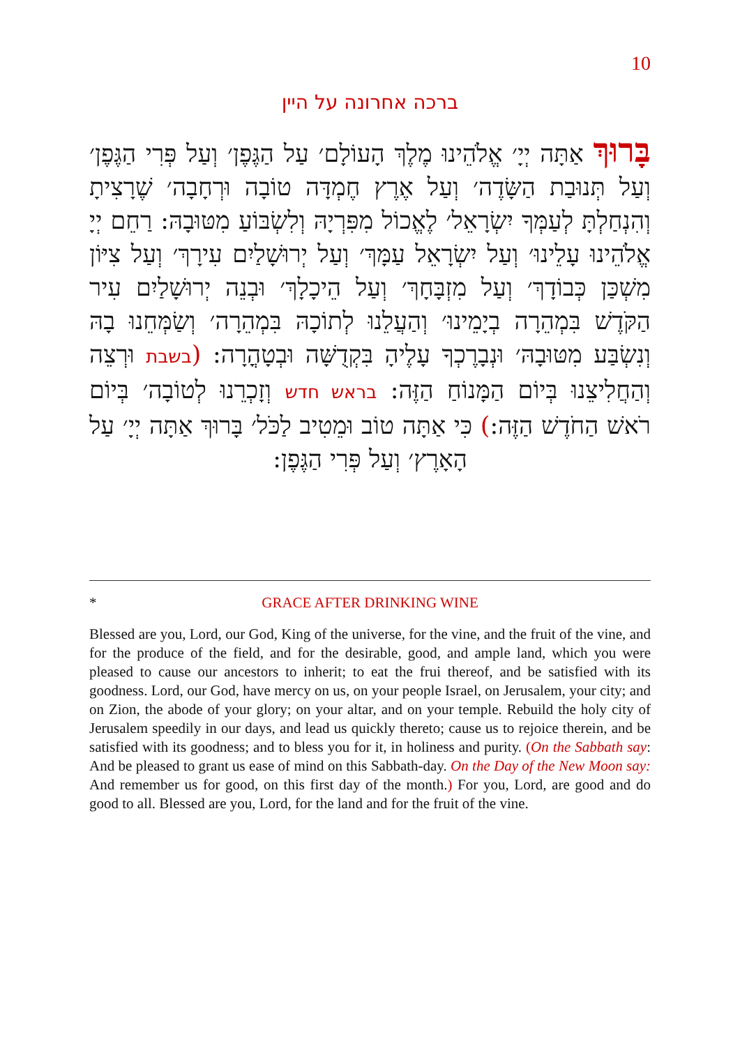10
ברכה אחרונה על היין
בָּרוּךְ אַתָּה יְיָ׳ אֱלֹהֵינוּ מֶלֶךְ הָעוֹלָם׳ עַל הַגֶּפֶן׳ וְעַל פְּרִי הַגֶּפֶן׳ וְעַל תְּנוּבַת הַשָּׂדֶה׳ וְעַל אֶרֶץ חֶמְדָּה טוֹבָה וּרְחָבָה׳ שֶׁרָצִיתָ וְהִנְחַלְתָּ לְעַמְּךָ יִשְׂרָאֵל׳ לֶאֱכוֹל מִפִּרְיָהּ וְלִשְׂבּוֹעַ מִטּוּבָהּ: רַחֵם יְיָ אֱלֹהֵינוּ עָלֵינוּ׳ וְעַל יִשְׂרָאֵל עַמָּךְ׳ וְעַל יְרוּשָׁלַיִם עִירָךְ׳ וְעַל צִיּוֹן מִשְׁכַּן כְּבוֹדָךְ׳ וְעַל מִזְבָּחָךְ׳ וְעַל הֵיכָלָךְ׳ וּבְנֵה יְרוּשָׁלַיִם עִיר הַקֹּדֶשׁ בִּמְהֵרָה בְיָמֵינוּ׳ וְהַעֲלֵנוּ לְתוֹכָהּ בִּמְהֵרָה׳ וְשַׂמְּחֵנוּ בָהּ וְנִשְׂבַּע מִטּוּבָהּ׳ וּנְבָרֶכְךָ עָלֶיהָ בִּקְדֻשָּׁה וּבְטָהֳרָה: (בשבת וּרְצֵה וְהַחֲלִיצֵנוּ בְּיוֹם הַמָּנוֹחַ הַזֶּה: בראש חדש וְזָכְרֵנוּ לְטוֹבָה׳ בְּיוֹם רֹאשׁ הַחֹדֶשׁ הַזֶּה:) כִּי אַתָּה טוֹב וּמֵטִיב לַכֹּל׳ בָּרוּךְ אַתָּה יְיָ׳ עַל הָאָרֶץ׳ וְעַל פְּרִי הַגֶּפֶן:
* GRACE AFTER DRINKING WINE
Blessed are you, Lord, our God, King of the universe, for the vine, and the fruit of the vine, and for the produce of the field, and for the desirable, good, and ample land, which you were pleased to cause our ancestors to inherit; to eat the frui thereof, and be satisfied with its goodness. Lord, our God, have mercy on us, on your people Israel, on Jerusalem, your city; and on Zion, the abode of your glory; on your altar, and on your temple. Rebuild the holy city of Jerusalem speedily in our days, and lead us quickly thereto; cause us to rejoice therein, and be satisfied with its goodness; and to bless you for it, in holiness and purity. (On the Sabbath say: And be pleased to grant us ease of mind on this Sabbath-day. On the Day of the New Moon say: And remember us for good, on this first day of the month.) For you, Lord, are good and do good to all. Blessed are you, Lord, for the land and for the fruit of the vine.